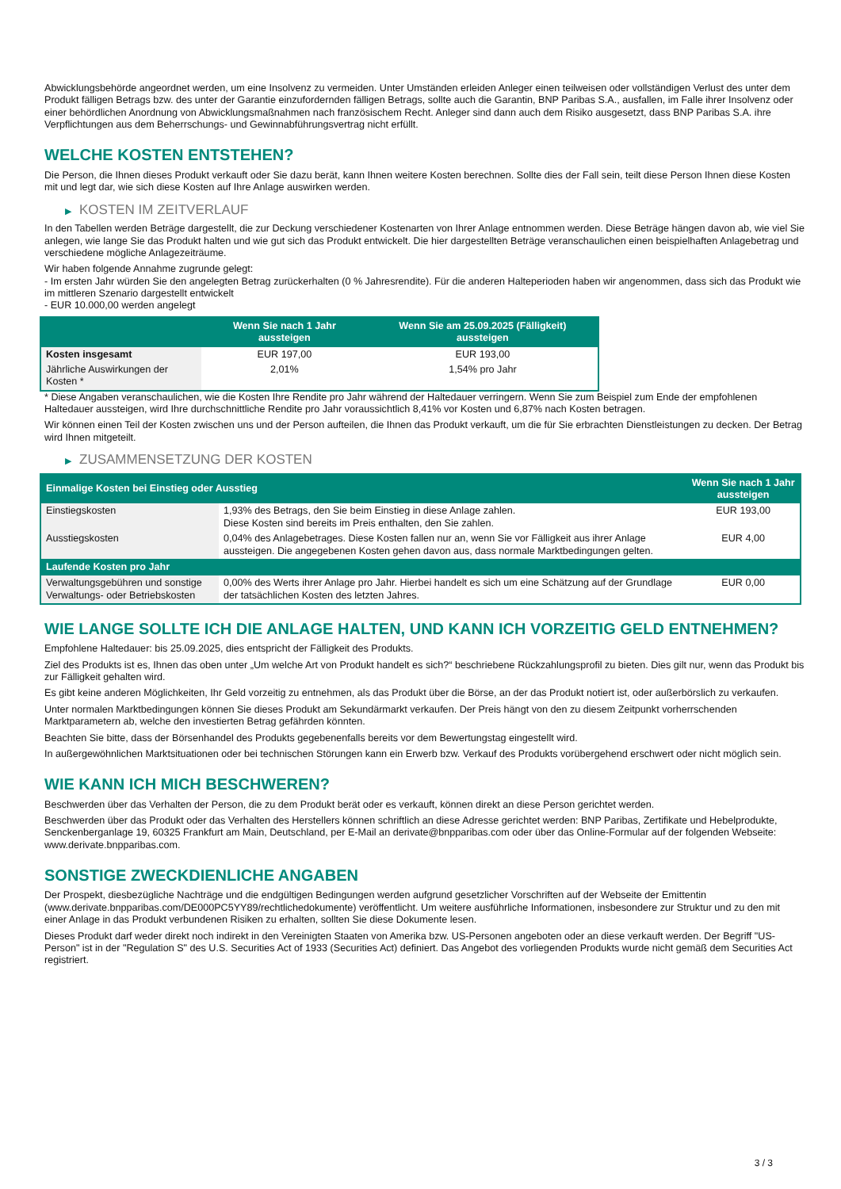Abwicklungsbehörde angeordnet werden, um eine Insolvenz zu vermeiden. Unter Umständen erleiden Anleger einen teilweisen oder vollständigen Verlust des unter dem Produkt fälligen Betrags bzw. des unter der Garantie einzufordernden fälligen Betrags, sollte auch die Garantin, BNP Paribas S.A., ausfallen, im Falle ihrer Insolvenz oder einer behördlichen Anordnung von Abwicklungsmaßnahmen nach französischem Recht. Anleger sind dann auch dem Risiko ausgesetzt, dass BNP Paribas S.A. ihre Verpflichtungen aus dem Beherrschungs- und Gewinnabführungsvertrag nicht erfüllt.
WELCHE KOSTEN ENTSTEHEN?
Die Person, die Ihnen dieses Produkt verkauft oder Sie dazu berät, kann Ihnen weitere Kosten berechnen. Sollte dies der Fall sein, teilt diese Person Ihnen diese Kosten mit und legt dar, wie sich diese Kosten auf Ihre Anlage auswirken werden.
▶ KOSTEN IM ZEITVERLAUF
In den Tabellen werden Beträge dargestellt, die zur Deckung verschiedener Kostenarten von Ihrer Anlage entnommen werden. Diese Beträge hängen davon ab, wie viel Sie anlegen, wie lange Sie das Produkt halten und wie gut sich das Produkt entwickelt. Die hier dargestellten Beträge veranschaulichen einen beispielhaften Anlagebetrag und verschiedene mögliche Anlagezeiträume.
Wir haben folgende Annahme zugrunde gelegt:
- Im ersten Jahr würden Sie den angelegten Betrag zurückerhalten (0 % Jahresrendite). Für die anderen Halteperioden haben wir angenommen, dass sich das Produkt wie im mittleren Szenario dargestellt entwickelt
- EUR 10.000,00 werden angelegt
| | Wenn Sie nach 1 Jahr aussteigen | Wenn Sie am 25.09.2025 (Fälligkeit) aussteigen |
| --- | --- | --- |
| Kosten insgesamt | EUR 197,00 | EUR 193,00 |
| Jährliche Auswirkungen der Kosten * | 2,01% | 1,54% pro Jahr |
* Diese Angaben veranschaulichen, wie die Kosten Ihre Rendite pro Jahr während der Haltedauer verringern. Wenn Sie zum Beispiel zum Ende der empfohlenen Haltedauer aussteigen, wird Ihre durchschnittliche Rendite pro Jahr voraussichtlich 8,41% vor Kosten und 6,87% nach Kosten betragen.
Wir können einen Teil der Kosten zwischen uns und der Person aufteilen, die Ihnen das Produkt verkauft, um die für Sie erbrachten Dienstleistungen zu decken. Der Betrag wird Ihnen mitgeteilt.
▶ ZUSAMMENSETZUNG DER KOSTEN
| Einmalige Kosten bei Einstieg oder Ausstieg | | Wenn Sie nach 1 Jahr aussteigen |
| --- | --- | --- |
| Einstiegskosten | 1,93% des Betrags, den Sie beim Einstieg in diese Anlage zahlen. Diese Kosten sind bereits im Preis enthalten, den Sie zahlen. | EUR 193,00 |
| Ausstiegskosten | 0,04% des Anlagebetrages. Diese Kosten fallen nur an, wenn Sie vor Fälligkeit aus ihrer Anlage aussteigen. Die angegebenen Kosten gehen davon aus, dass normale Marktbedingungen gelten. | EUR 4,00 |
| Laufende Kosten pro Jahr | | |
| Verwaltungsgebühren und sonstige Verwaltungs- oder Betriebskosten | 0,00% des Werts ihrer Anlage pro Jahr. Hierbei handelt es sich um eine Schätzung auf der Grundlage der tatsächlichen Kosten des letzten Jahres. | EUR 0,00 |
WIE LANGE SOLLTE ICH DIE ANLAGE HALTEN, UND KANN ICH VORZEITIG GELD ENTNEHMEN?
Empfohlene Haltedauer: bis 25.09.2025, dies entspricht der Fälligkeit des Produkts.
Ziel des Produkts ist es, Ihnen das oben unter „Um welche Art von Produkt handelt es sich?“ beschriebene Rückzahlungsprofil zu bieten. Dies gilt nur, wenn das Produkt bis zur Fälligkeit gehalten wird.
Es gibt keine anderen Möglichkeiten, Ihr Geld vorzeitig zu entnehmen, als das Produkt über die Börse, an der das Produkt notiert ist, oder außerbörslich zu verkaufen.
Unter normalen Marktbedingungen können Sie dieses Produkt am Sekundärmarkt verkaufen. Der Preis hängt von den zu diesem Zeitpunkt vorherrschenden Marktparametern ab, welche den investierten Betrag gefährden könnten.
Beachten Sie bitte, dass der Börsenhandel des Produkts gegebenenfalls bereits vor dem Bewertungstag eingestellt wird.
In außergewöhnlichen Marktsituationen oder bei technischen Störungen kann ein Erwerb bzw. Verkauf des Produkts vorübergehend erschwert oder nicht möglich sein.
WIE KANN ICH MICH BESCHWEREN?
Beschwerden über das Verhalten der Person, die zu dem Produkt berät oder es verkauft, können direkt an diese Person gerichtet werden.
Beschwerden über das Produkt oder das Verhalten des Herstellers können schriftlich an diese Adresse gerichtet werden: BNP Paribas, Zertifikate und Hebelprodukte, Senckenberganlage 19, 60325 Frankfurt am Main, Deutschland, per E-Mail an derivate@bnpparibas.com oder über das Online-Formular auf der folgenden Webseite: www.derivate.bnpparibas.com.
SONSTIGE ZWECKDIENLICHE ANGABEN
Der Prospekt, diesbezügliche Nachträge und die endgültigen Bedingungen werden aufgrund gesetzlicher Vorschriften auf der Webseite der Emittentin (www.derivate.bnpparibas.com/DE000PC5YY89/rechtlichedokumente) veröffentlicht. Um weitere ausführliche Informationen, insbesondere zur Struktur und zu den mit einer Anlage in das Produkt verbundenen Risiken zu erhalten, sollten Sie diese Dokumente lesen.
Dieses Produkt darf weder direkt noch indirekt in den Vereinigten Staaten von Amerika bzw. US-Personen angeboten oder an diese verkauft werden. Der Begriff "US-Person" ist in der "Regulation S" des U.S. Securities Act of 1933 (Securities Act) definiert. Das Angebot des vorliegenden Produkts wurde nicht gemäß dem Securities Act registriert.
3 / 3